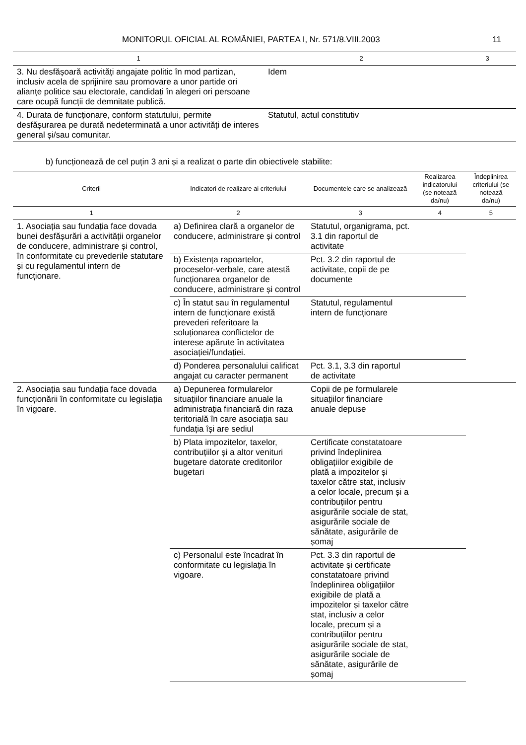MONITORUL OFICIAL AL ROMÂNIEI, PARTEA I, Nr. 571/8.VIII.2003 11
| 1 | 2 | 3 |
| 3. Nu desfășoară activități angajate politic în mod partizan, inclusiv acela de sprijinire sau promovare a unor partide ori alianțe politice sau electorale, candidați în alegeri ori persoane care ocupă funcții de demnitate publică. | Idem | |
| 4. Durata de funcționare, conform statutului, permite desfășurarea pe durată nedeterminată a unor activități de interes general și/sau comunitar. | Statutul, actul constitutiv | |
b) funcționează de cel puțin 3 ani și a realizat o parte din obiectivele stabilite:
| Criterii | Indicatori de realizare ai criteriului | Documentele care se analizează | Realizarea indicatorului (se notează da/nu) | Îndeplinirea criteriului (se notează da/nu) |
| --- | --- | --- | --- | --- |
| 1 | 2 | 3 | 4 | 5 |
| 1. Asociația sau fundația face dovada bunei desfășurări a activității organelor de conducere, administrare și control, în conformitate cu prevederile statutare și cu regulamentul intern de funcționare. | a) Definirea clară a organelor de conducere, administrare și control | Statutul, organigrama, pct. 3.1 din raportul de activitate | | |
| | b) Existența rapoartelor, proceselor-verbale, care atestă funcționarea organelor de conducere, administrare și control | Pct. 3.2 din raportul de activitate, copii de pe documente | | |
| | c) În statut sau în regulamentul intern de funcționare există prevederi referitoare la soluționarea conflictelor de interese apărute în activitatea asociației/fundației. | Statutul, regulamentul intern de funcționare | | |
| | d) Ponderea personalului calificat angajat cu caracter permanent | Pct. 3.1, 3.3 din raportul de activitate | | |
| 2. Asociația sau fundația face dovada funcționării în conformitate cu legislația în vigoare. | a) Depunerea formularelor situațiilor financiare anuale la administrația financiară din raza teritorială în care asociația sau fundația își are sediul | Copii de pe formularele situațiilor financiare anuale depuse | | |
| | b) Plata impozitelor, taxelor, contribuțiilor și a altor venituri bugetare datorate creditorilor bugetari | Certificate constatatoare privind îndeplinirea obligațiilor exigibile de plată a impozitelor și taxelor către stat, inclusiv a celor locale, precum și a contribuțiilor pentru asigurările sociale de stat, asigurările sociale de sănătate, asigurările de șomaj | | |
| | c) Personalul este încadrat în conformitate cu legislația în vigoare. | Pct. 3.3 din raportul de activitate și certificate constatatoare privind îndeplinirea obligațiilor exigibile de plată a impozitelor și taxelor către stat, inclusiv a celor locale, precum și a contribuțiilor pentru asigurările sociale de stat, asigurările sociale de sănătate, asigurările de șomaj | | |